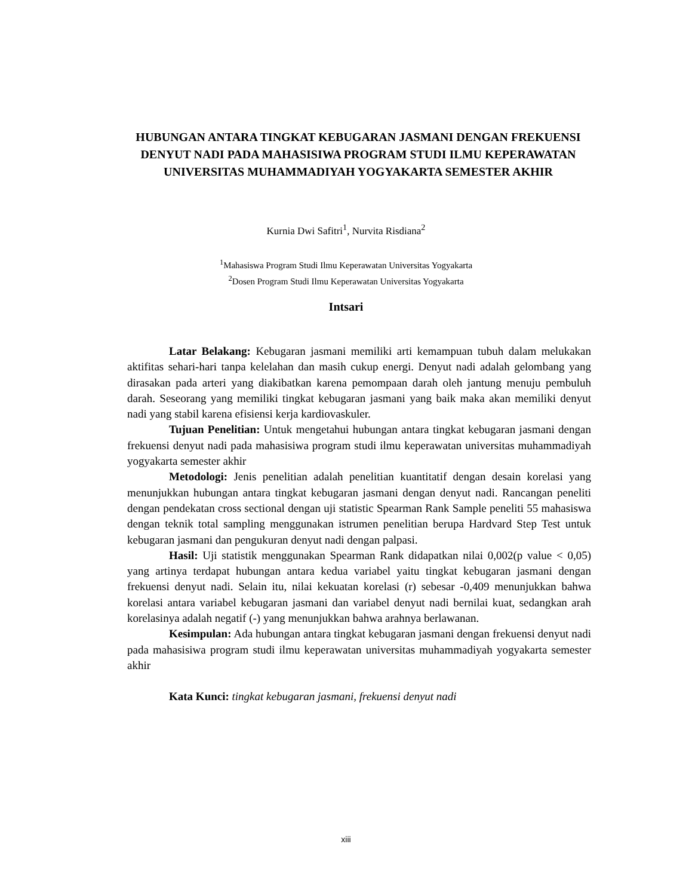HUBUNGAN ANTARA TINGKAT KEBUGARAN JASMANI DENGAN FREKUENSI DENYUT NADI PADA MAHASISIWA PROGRAM STUDI ILMU KEPERAWATAN UNIVERSITAS MUHAMMADIYAH YOGYAKARTA SEMESTER AKHIR
Kurnia Dwi Safitri<sup>1</sup>, Nurvita Risdiana<sup>2</sup>
<sup>1</sup> Mahasiswa Program Studi Ilmu Keperawatan Universitas Yogyakarta
<sup>2</sup> Dosen Program Studi Ilmu Keperawatan Universitas Yogyakarta
Intsari
Latar Belakang: Kebugaran jasmani memiliki arti kemampuan tubuh dalam melukakan aktifitas sehari-hari tanpa kelelahan dan masih cukup energi. Denyut nadi adalah gelombang yang dirasakan pada arteri yang diakibatkan karena pemompaan darah oleh jantung menuju pembuluh darah. Seseorang yang memiliki tingkat kebugaran jasmani yang baik maka akan memiliki denyut nadi yang stabil karena efisiensi kerja kardiovaskuler.
Tujuan Penelitian: Untuk mengetahui hubungan antara tingkat kebugaran jasmani dengan frekuensi denyut nadi pada mahasisiwa program studi ilmu keperawatan universitas muhammadiyah yogyakarta semester akhir
Metodologi: Jenis penelitian adalah penelitian kuantitatif dengan desain korelasi yang menunjukkan hubungan antara tingkat kebugaran jasmani dengan denyut nadi. Rancangan peneliti dengan pendekatan cross sectional dengan uji statistic Spearman Rank Sample peneliti 55 mahasiswa dengan teknik total sampling menggunakan istrumen penelitian berupa Hardvard Step Test untuk kebugaran jasmani dan pengukuran denyut nadi dengan palpasi.
Hasil: Uji statistik menggunakan Spearman Rank didapatkan nilai 0,002(p value < 0,05) yang artinya terdapat hubungan antara kedua variabel yaitu tingkat kebugaran jasmani dengan frekuensi denyut nadi. Selain itu, nilai kekuatan korelasi (r) sebesar -0,409 menunjukkan bahwa korelasi antara variabel kebugaran jasmani dan variabel denyut nadi bernilai kuat, sedangkan arah korelasinya adalah negatif (-) yang menunjukkan bahwa arahnya berlawanan.
Kesimpulan: Ada hubungan antara tingkat kebugaran jasmani dengan frekuensi denyut nadi pada mahasisiwa program studi ilmu keperawatan universitas muhammadiyah yogyakarta semester akhir
Kata Kunci: tingkat kebugaran jasmani, frekuensi denyut nadi
xiii